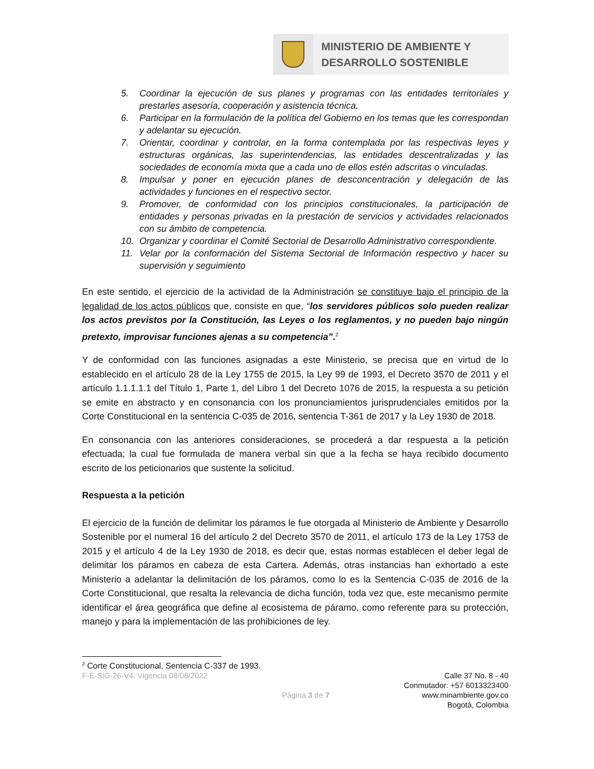MINISTERIO DE AMBIENTE Y
DESARROLLO SOSTENIBLE
5. Coordinar la ejecución de sus planes y programas con las entidades territoriales y prestarles asesoría, cooperación y asistencia técnica.
6. Participar en la formulación de la política del Gobierno en los temas que les correspondan y adelantar su ejecución.
7. Orientar, coordinar y controlar, en la forma contemplada por las respectivas leyes y estructuras orgánicas, las superintendencias, las entidades descentralizadas y las sociedades de economía mixta que a cada uno de ellos estén adscritas o vinculadas.
8. Impulsar y poner en ejecución planes de desconcentración y delegación de las actividades y funciones en el respectivo sector.
9. Promover, de conformidad con los principios constitucionales, la participación de entidades y personas privadas en la prestación de servicios y actividades relacionados con su ámbito de competencia.
10. Organizar y coordinar el Comité Sectorial de Desarrollo Administrativo correspondiente.
11. Velar por la conformación del Sistema Sectorial de Información respectivo y hacer su supervisión y seguimiento
En este sentido, el ejercicio de la actividad de la Administración se constituye bajo el principio de la legalidad de los actos públicos que, consiste en que, “los servidores públicos solo pueden realizar los actos previstos por la Constitución, las Leyes o los reglamentos, y no pueden bajo ningún pretexto, improvisar funciones ajenas a su competencia”.<sup>2</sup>
Y de conformidad con las funciones asignadas a este Ministerio, se precisa que en virtud de lo establecido en el artículo 28 de la Ley 1755 de 2015, la Ley 99 de 1993, el Decreto 3570 de 2011 y el artículo 1.1.1.1.1 del Título 1, Parte 1, del Libro 1 del Decreto 1076 de 2015, la respuesta a su petición se emite en abstracto y en consonancia con los pronunciamientos jurisprudenciales emitidos por la Corte Constitucional en la sentencia C-035 de 2016, sentencia T-361 de 2017 y la Ley 1930 de 2018.
En consonancia con las anteriores consideraciones, se procederá a dar respuesta a la petición efectuada; la cual fue formulada de manera verbal sin que a la fecha se haya recibido documento escrito de los peticionarios que sustente la solicitud.
Respuesta a la petición
El ejercicio de la función de delimitar los páramos le fue otorgada al Ministerio de Ambiente y Desarrollo Sostenible por el numeral 16 del artículo 2 del Decreto 3570 de 2011, el artículo 173 de la Ley 1753 de 2015 y el artículo 4 de la Ley 1930 de 2018, es decir que, estas normas establecen el deber legal de delimitar los páramos en cabeza de esta Cartera. Además, otras instancias han exhortado a este Ministerio a adelantar la delimitación de los páramos, como lo es la Sentencia C-035 de 2016 de la Corte Constitucional, que resalta la relevancia de dicha función, toda vez que, este mecanismo permite identificar el área geográfica que define al ecosistema de páramo, como referente para su protección, manejo y para la implementación de las prohibiciones de ley.
<sup>2</sup> Corte Constitucional, Sentencia C-337 de 1993.
F-E-SIG-26-V4. Vigencia 08/08/2022
Página 3 de 7
Calle 37 No. 8 - 40
Conmutador: +57 6013323400
www.minambiente.gov.co
Bogotá, Colombia